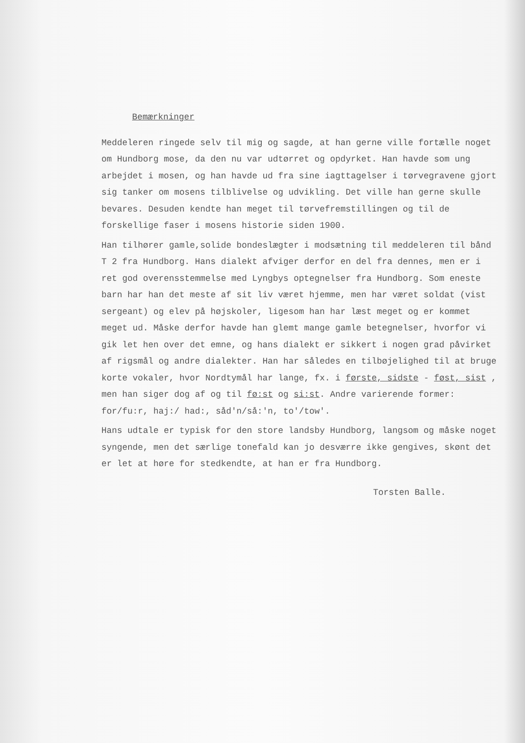Bemærkninger
Meddeleren ringede selv til mig og sagde, at han gerne ville fortælle noget om Hundborg mose, da den nu var udtørret og opdyrket. Han havde som ung arbejdet i mosen, og han havde ud fra sine iagttagelser i tørvegravene gjort sig tanker om mosens tilblivelse og udvikling. Det ville han gerne skulle bevares. Desuden kendte han meget til tørvefremstillingen og til de forskellige faser i mosens historie siden 1900.
Han tilhører gamle,solide bondeslægter i modsætning til meddeleren til bånd T 2 fra Hundborg. Hans dialekt afviger derfor en del fra dennes, men er i ret god overensstemmelse med Lyngbys optegnelser fra Hundborg. Som eneste barn har han det meste af sit liv været hjemme, men har været soldat (vist sergeant) og elev på højskoler, ligesom han har læst meget og er kommet meget ud. Måske derfor havde han glemt mange gamle betegnelser, hvorfor vi gik let hen over det emne, og hans dialekt er sikkert i nogen grad påvirket af rigsmål og andre dialekter. Han har således en tilbøjelighed til at bruge korte vokaler, hvor Nordtymål har lange, fx. i første, sidste - føst, sist , men han siger dog af og til fø:st og si:st. Andre varierende former: for/fu:r, haj:/ had:, såd'n/så:'n, to'/tow'.
Hans udtale er typisk for den store landsby Hundborg, langsom og måske noget syngende, men det særlige tonefald kan jo desværre ikke gengives, skønt det er let at høre for stedkendte, at han er fra Hundborg.
Torsten Balle.